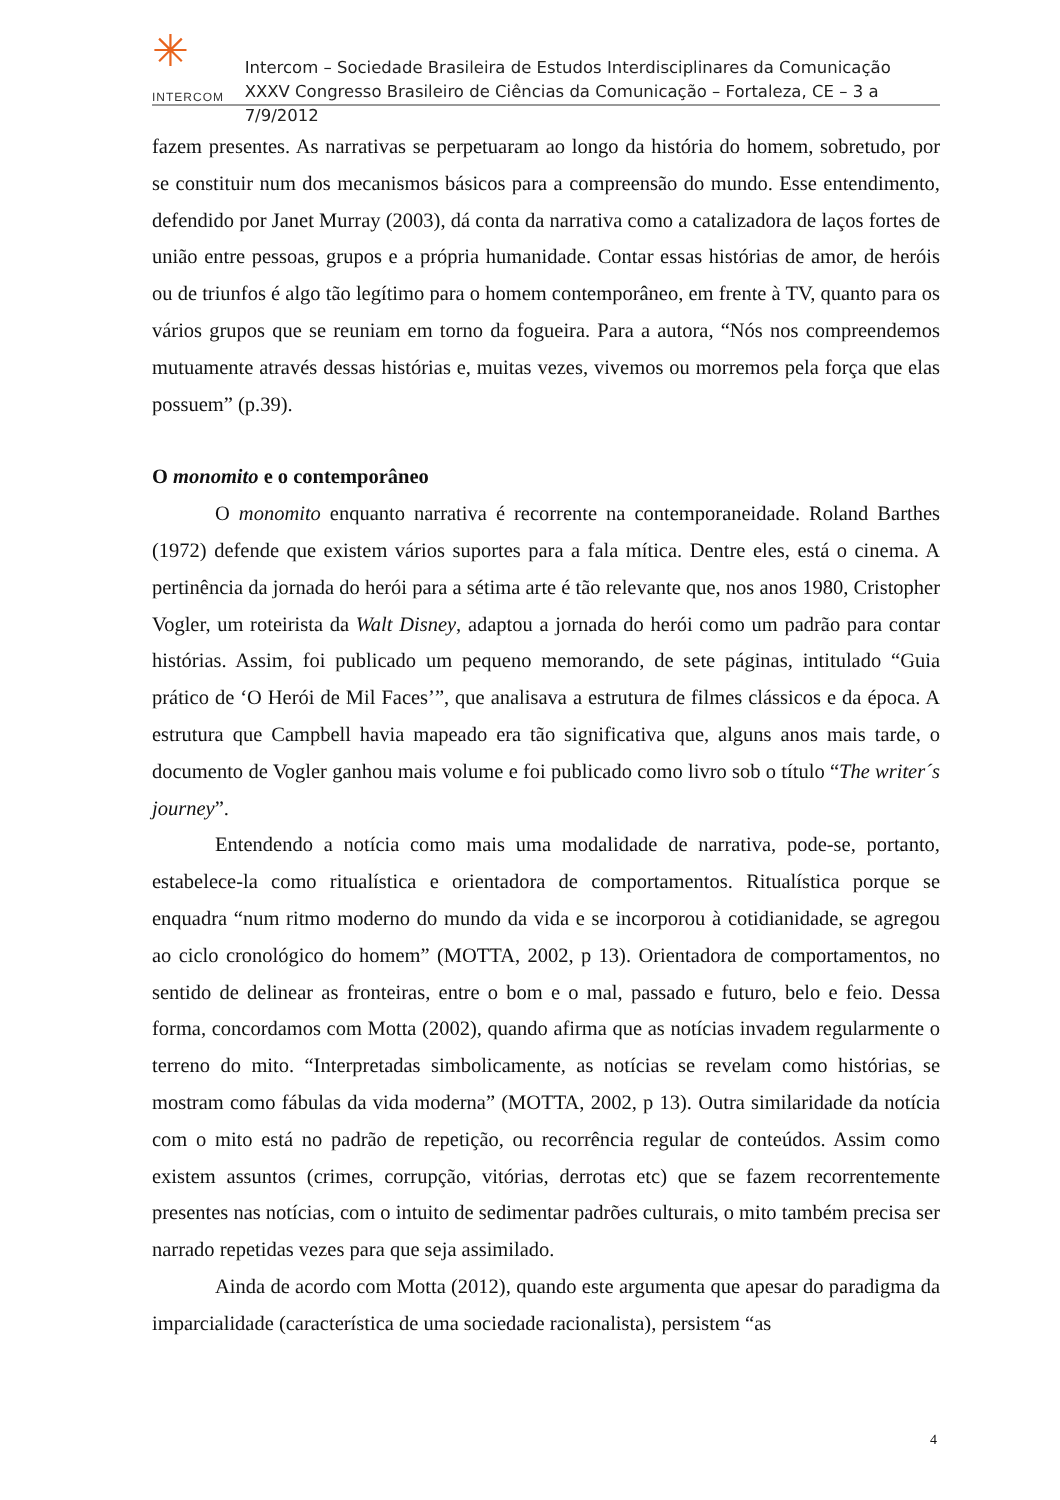✳
INTERCOM
Intercom – Sociedade Brasileira de Estudos Interdisciplinares da Comunicação
XXXV Congresso Brasileiro de Ciências da Comunicação – Fortaleza, CE – 3 a 7/9/2012
fazem presentes. As narrativas se perpetuaram ao longo da história do homem, sobretudo, por se constituir num dos mecanismos básicos para a compreensão do mundo. Esse entendimento, defendido por Janet Murray (2003), dá conta da narrativa como a catalizadora de laços fortes de união entre pessoas, grupos e a própria humanidade. Contar essas histórias de amor, de heróis ou de triunfos é algo tão legítimo para o homem contemporâneo, em frente à TV, quanto para os vários grupos que se reuniam em torno da fogueira. Para a autora, “Nós nos compreendemos mutuamente através dessas histórias e, muitas vezes, vivemos ou morremos pela força que elas possuem” (p.39).
O monomito e o contemporâneo
O monomito enquanto narrativa é recorrente na contemporaneidade. Roland Barthes (1972) defende que existem vários suportes para a fala mítica. Dentre eles, está o cinema. A pertinência da jornada do herói para a sétima arte é tão relevante que, nos anos 1980, Cristopher Vogler, um roteirista da Walt Disney, adaptou a jornada do herói como um padrão para contar histórias. Assim, foi publicado um pequeno memorando, de sete páginas, intitulado “Guia prático de ‘O Herói de Mil Faces’”, que analisava a estrutura de filmes clássicos e da época. A estrutura que Campbell havia mapeado era tão significativa que, alguns anos mais tarde, o documento de Vogler ganhou mais volume e foi publicado como livro sob o título “The writer´s journey”.
Entendendo a notícia como mais uma modalidade de narrativa, pode-se, portanto, estabelece-la como ritualística e orientadora de comportamentos. Ritualística porque se enquadra “num ritmo moderno do mundo da vida e se incorporou à cotidianidade, se agregou ao ciclo cronológico do homem” (MOTTA, 2002, p 13). Orientadora de comportamentos, no sentido de delinear as fronteiras, entre o bom e o mal, passado e futuro, belo e feio. Dessa forma, concordamos com Motta (2002), quando afirma que as notícias invadem regularmente o terreno do mito. “Interpretadas simbolicamente, as notícias se revelam como histórias, se mostram como fábulas da vida moderna” (MOTTA, 2002, p 13). Outra similaridade da notícia com o mito está no padrão de repetição, ou recorrência regular de conteúdos. Assim como existem assuntos (crimes, corrupção, vitórias, derrotas etc) que se fazem recorrentemente presentes nas notícias, com o intuito de sedimentar padrões culturais, o mito também precisa ser narrado repetidas vezes para que seja assimilado.
Ainda de acordo com Motta (2012), quando este argumenta que apesar do paradigma da imparcialidade (característica de uma sociedade racionalista), persistem “as
4